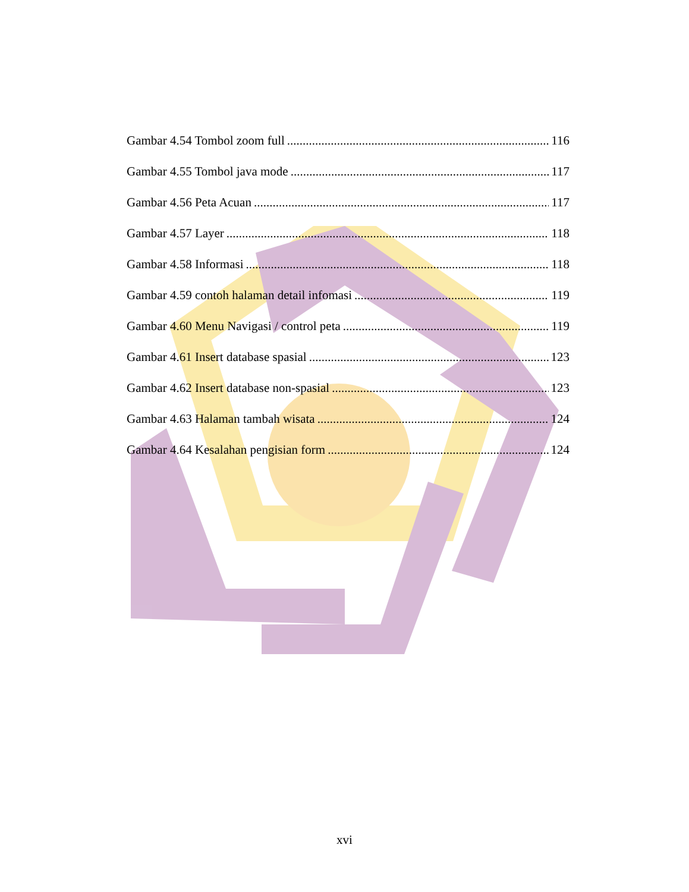Gambar 4.54 Tombol zoom full 116
Gambar 4.55 Tombol java mode 117
Gambar 4.56 Peta Acuan 117
Gambar 4.57 Layer 118
Gambar 4.58 Informasi 118
Gambar 4.59 contoh halaman detail infomasi 119
Gambar 4.60 Menu Navigasi / control peta 119
Gambar 4.61 Insert database spasial 123
Gambar 4.62 Insert database non-spasial 123
Gambar 4.63 Halaman tambah wisata 124
Gambar 4.64 Kesalahan pengisian form 124
xvi